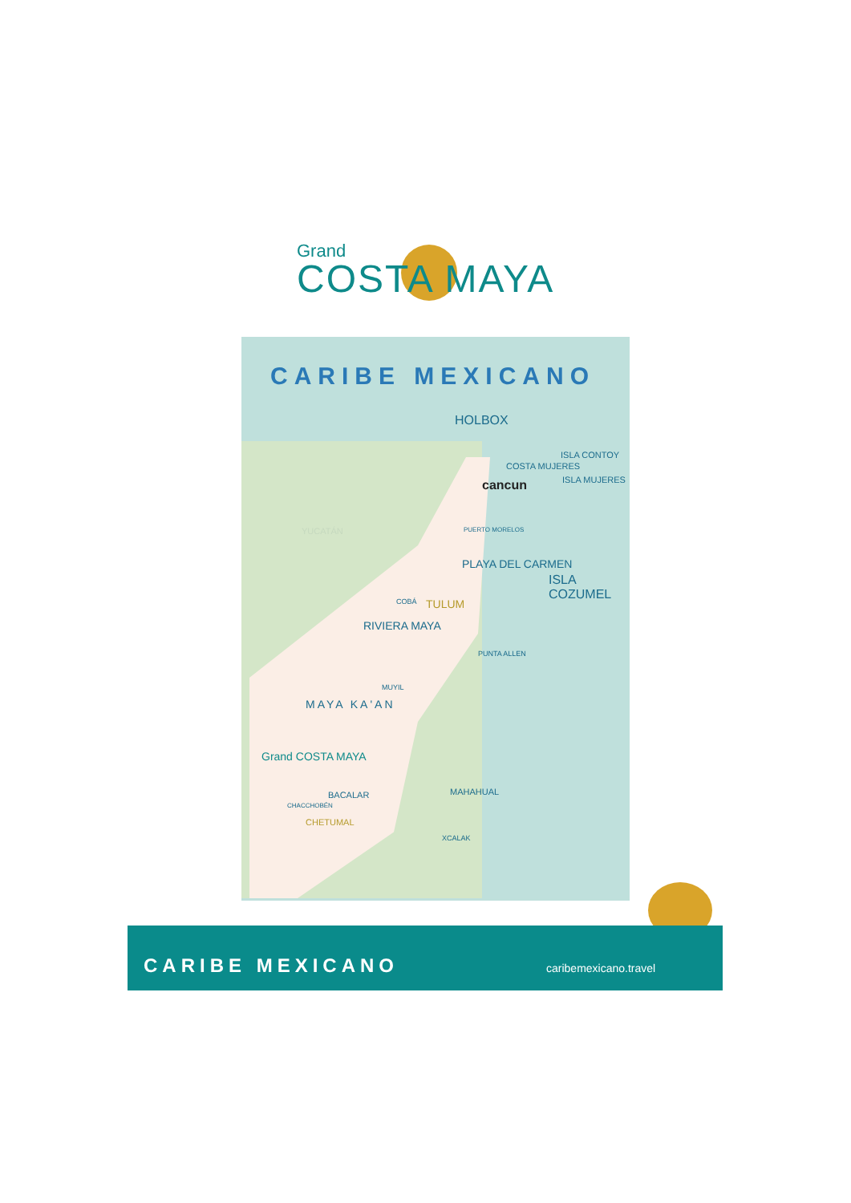Grand
COSTA MAYA
CARIBE MEXICANO
HOLBOX
ISLA CONTOY
COSTA MUJERES
cancun ISLA MUJERES
YUCATÁN PUERTO MORELOS
PLAYA DEL CARMEN
ISLA COZUMEL
COBÁ TULUM
RIVIERA MAYA
PUNTA ALLEN
MUYIL
MAYA KA'AN
Grand COSTA MAYA
BACALAR
CHACCHOBÉN
CHETUMAL
MAHAHUAL
XCALAK
CARIBE MEXICANO caribemexicano.travel